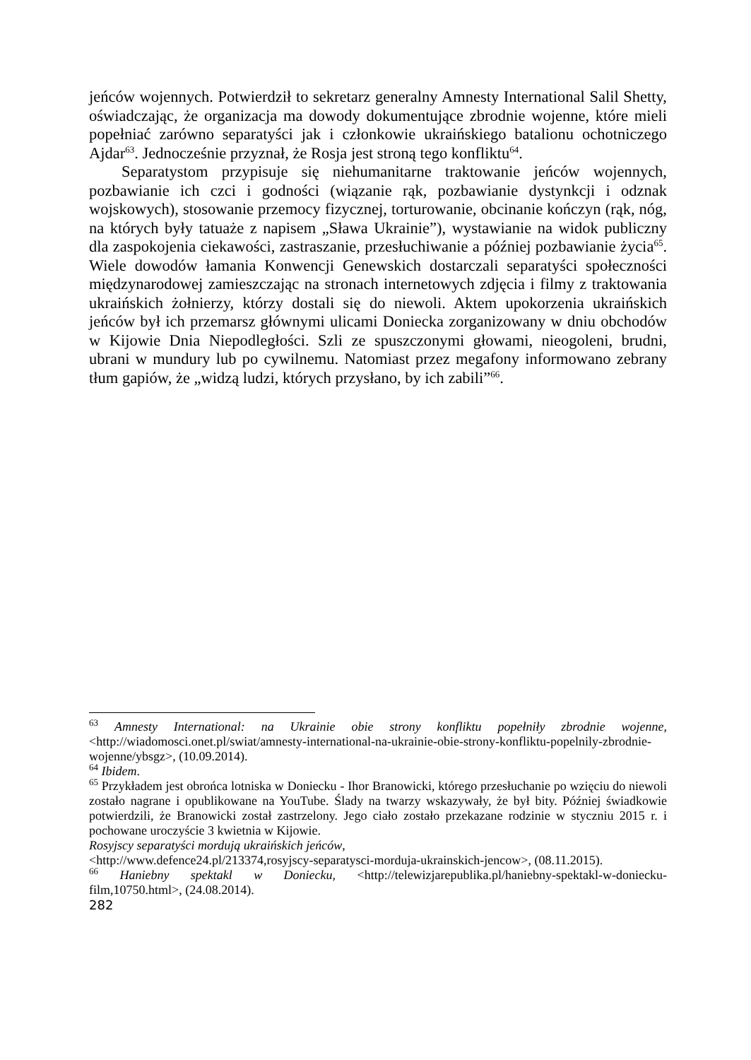jeńców wojennych. Potwierdził to sekretarz generalny Amnesty International Salil Shetty, oświadczając, że organizacja ma dowody dokumentujące zbrodnie wojenne, które mieli popełniać zarówno separatyści jak i członkowie ukraińskiego batalionu ochotniczego Ajdar<sup>63</sup>. Jednocześnie przyznał, że Rosja jest stroną tego konfliktu<sup>64</sup>.
Separatystom przypisuje się niehumanitarne traktowanie jeńców wojennych, pozbawianie ich czci i godności (wiązanie rąk, pozbawianie dystynkcji i odznak wojskowych), stosowanie przemocy fizycznej, torturowanie, obcinanie kończyn (rąk, nóg, na których były tatuaże z napisem „Sława Ukrainie”), wystawianie na widok publiczny dla zaspokojenia ciekawości, zastraszanie, przesłuchiwanie a później pozbawianie życia<sup>65</sup>. Wiele dowodów łamania Konwencji Genewskich dostarczali separatyści społeczności międzynarodowej zamieszczając na stronach internetowych zdjęcia i filmy z traktowania ukraińskich żołnierzy, którzy dostali się do niewoli. Aktem upokorzenia ukraińskich jeńców był ich przemarsz głównymi ulicami Doniecka zorganizowany w dniu obchodów w Kijowie Dnia Niepodległości. Szli ze spuszczonymi głowami, nieogoleni, brudni, ubrani w mundury lub po cywilnemu. Natomiast przez megafony informowano zebrany tłum gapiów, że „widzą ludzi, których przysłano, by ich zabili”<sup>66</sup>.
<sup>63</sup> Amnesty International: na Ukrainie obie strony konfliktu popełniły zbrodnie wojenne, <http://wiadomosci.onet.pl/swiat/amnesty-international-na-ukrainie-obie-strony-konfliktu-popelnily-zbrodnie-wojenne/ybsgz>, (10.09.2014).
<sup>64</sup> Ibidem.
<sup>65</sup> Przykładem jest obrońca lotniska w Doniecku - Ihor Branowicki, którego przesłuchanie po wzięciu do niewoli zostało nagrane i opublikowane na YouTube. Ślady na twarzy wskazywały, że był bity. Później świadkowie potwierdzili, że Branowicki został zastrzelony. Jego ciało zostało przekazane rodzinie w styczniu 2015 r. i pochowane uroczyście 3 kwietnia w Kijowie.
Rosyjscy separatyści mordują ukraińskich jeńców,
<http://www.defence24.pl/213374,rosyjscy-separatysci-morduja-ukrainskich-jencow>, (08.11.2015).
<sup>66</sup> Haniebny spektakl w Doniecku, <http://telewizjarepublika.pl/haniebny-spektakl-w-doniecku-film,10750.html>, (24.08.2014).
282